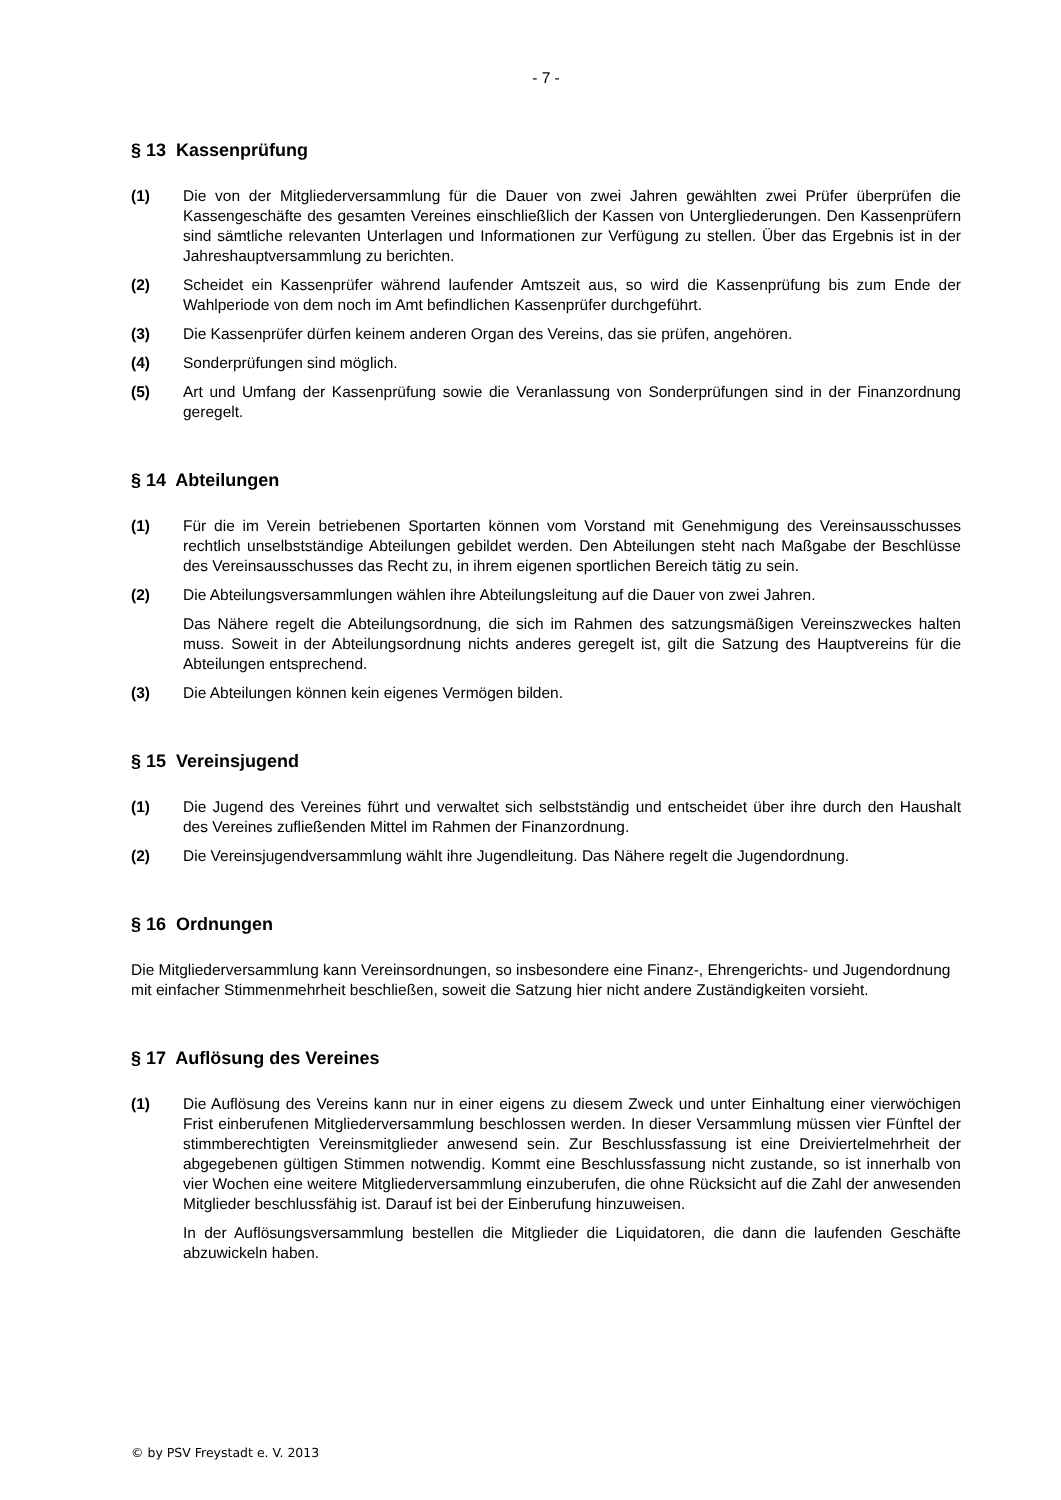- 7 -
§ 13 Kassenprüfung
(1) Die von der Mitgliederversammlung für die Dauer von zwei Jahren gewählten zwei Prüfer überprüfen die Kassengeschäfte des gesamten Vereines einschließlich der Kassen von Untergliederungen. Den Kassenprüfern sind sämtliche relevanten Unterlagen und Informationen zur Verfügung zu stellen. Über das Ergebnis ist in der Jahreshauptversammlung zu berichten.
(2) Scheidet ein Kassenprüfer während laufender Amtszeit aus, so wird die Kassenprüfung bis zum Ende der Wahlperiode von dem noch im Amt befindlichen Kassenprüfer durchgeführt.
(3) Die Kassenprüfer dürfen keinem anderen Organ des Vereins, das sie prüfen, angehören.
(4) Sonderprüfungen sind möglich.
(5) Art und Umfang der Kassenprüfung sowie die Veranlassung von Sonderprüfungen sind in der Finanzordnung geregelt.
§ 14 Abteilungen
(1) Für die im Verein betriebenen Sportarten können vom Vorstand mit Genehmigung des Vereinsausschusses rechtlich unselbstständige Abteilungen gebildet werden. Den Abteilungen steht nach Maßgabe der Beschlüsse des Vereinsausschusses das Recht zu, in ihrem eigenen sportlichen Bereich tätig zu sein.
(2) Die Abteilungsversammlungen wählen ihre Abteilungsleitung auf die Dauer von zwei Jahren.
Das Nähere regelt die Abteilungsordnung, die sich im Rahmen des satzungsmäßigen Vereinszweckes halten muss. Soweit in der Abteilungsordnung nichts anderes geregelt ist, gilt die Satzung des Hauptvereins für die Abteilungen entsprechend.
(3) Die Abteilungen können kein eigenes Vermögen bilden.
§ 15 Vereinsjugend
(1) Die Jugend des Vereines führt und verwaltet sich selbstständig und entscheidet über ihre durch den Haushalt des Vereines zufließenden Mittel im Rahmen der Finanzordnung.
(2) Die Vereinsjugendversammlung wählt ihre Jugendleitung. Das Nähere regelt die Jugendordnung.
§ 16 Ordnungen
Die Mitgliederversammlung kann Vereinsordnungen, so insbesondere eine Finanz-, Ehrengerichts- und Jugendordnung mit einfacher Stimmenmehrheit beschließen, soweit die Satzung hier nicht andere Zuständigkeiten vorsieht.
§ 17 Auflösung des Vereines
(1) Die Auflösung des Vereins kann nur in einer eigens zu diesem Zweck und unter Einhaltung einer vierwöchigen Frist einberufenen Mitgliederversammlung beschlossen werden. In dieser Versammlung müssen vier Fünftel der stimmberechtigten Vereinsmitglieder anwesend sein. Zur Beschlussfassung ist eine Dreiviertelmehrheit der abgegebenen gültigen Stimmen notwendig. Kommt eine Beschlussfassung nicht zustande, so ist innerhalb von vier Wochen eine weitere Mitgliederversammlung einzuberufen, die ohne Rücksicht auf die Zahl der anwesenden Mitglieder beschlussfähig ist. Darauf ist bei der Einberufung hinzuweisen.
In der Auflösungsversammlung bestellen die Mitglieder die Liquidatoren, die dann die laufenden Geschäfte abzuwickeln haben.
© by PSV Freystadt e. V. 2013